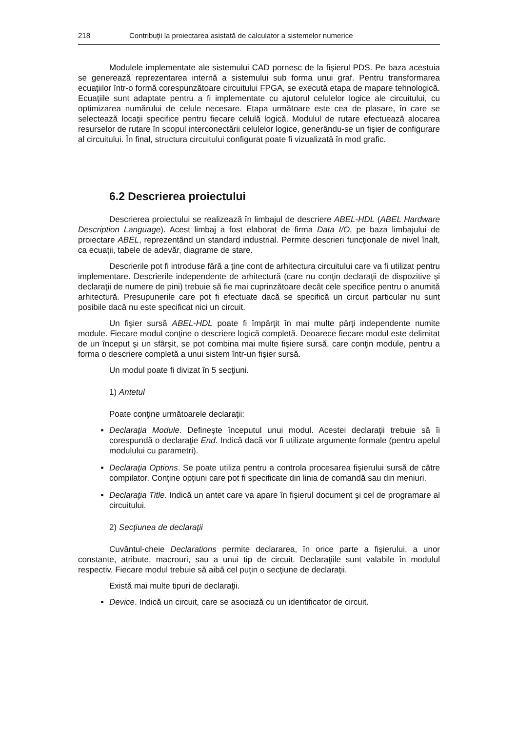218 Contribuţii la proiectarea asistată de calculator a sistemelor numerice
Modulele implementate ale sistemului CAD pornesc de la fişierul PDS. Pe baza acestuia se generează reprezentarea internă a sistemului sub forma unui graf. Pentru transformarea ecuaţiilor într-o formă corespunzătoare circuitului FPGA, se execută etapa de mapare tehnologică. Ecuaţiile sunt adaptate pentru a fi implementate cu ajutorul celulelor logice ale circuitului, cu optimizarea numărului de celule necesare. Etapa următoare este cea de plasare, în care se selectează locaţii specifice pentru fiecare celulă logică. Modulul de rutare efectuează alocarea resurselor de rutare în scopul interconectării celulelor logice, generându-se un fişier de configurare al circuitului. În final, structura circuitului configurat poate fi vizualizată în mod grafic.
6.2 Descrierea proiectului
Descrierea proiectului se realizează în limbajul de descriere ABEL-HDL (ABEL Hardware Description Language). Acest limbaj a fost elaborat de firma Data I/O, pe baza limbajului de proiectare ABEL, reprezentând un standard industrial. Permite descrieri funcţionale de nivel înalt, ca ecuaţii, tabele de adevăr, diagrame de stare.
Descrierile pot fi introduse fără a ţine cont de arhitectura circuitului care va fi utilizat pentru implementare. Descrierile independente de arhitectură (care nu conţin declaraţii de dispozitive şi declaraţii de numere de pini) trebuie să fie mai cuprinzătoare decât cele specifice pentru o anumită arhitectură. Presupunerile care pot fi efectuate dacă se specifică un circuit particular nu sunt posibile dacă nu este specificat nici un circuit.
Un fişier sursă ABEL-HDL poate fi împărţit în mai multe părţi independente numite module. Fiecare modul conţine o descriere logică completă. Deoarece fiecare modul este delimitat de un început şi un sfârşit, se pot combina mai multe fişiere sursă, care conţin module, pentru a forma o descriere completă a unui sistem într-un fişier sursă.
Un modul poate fi divizat în 5 secţiuni.
1) Antetul
Poate conţine următoarele declaraţii:
Declaraţia Module. Defineşte începutul unui modul. Acestei declaraţii trebuie să îi corespundă o declaraţie End. Indică dacă vor fi utilizate argumente formale (pentru apelul modulului cu parametri).
Declaraţia Options. Se poate utiliza pentru a controla procesarea fişierului sursă de către compilator. Conţine opţiuni care pot fi specificate din linia de comandă sau din meniuri.
Declaraţia Title. Indică un antet care va apare în fişierul document şi cel de programare al circuitului.
2) Secţiunea de declaraţii
Cuvântul-cheie Declarations permite declararea, în orice parte a fişierului, a unor constante, atribute, macrouri, sau a unui tip de circuit. Declaraţiile sunt valabile în modulul respectiv. Fiecare modul trebuie să aibă cel puţin o secţiune de declaraţii.
Există mai multe tipuri de declaraţii.
Device. Indică un circuit, care se asociază cu un identificator de circuit.